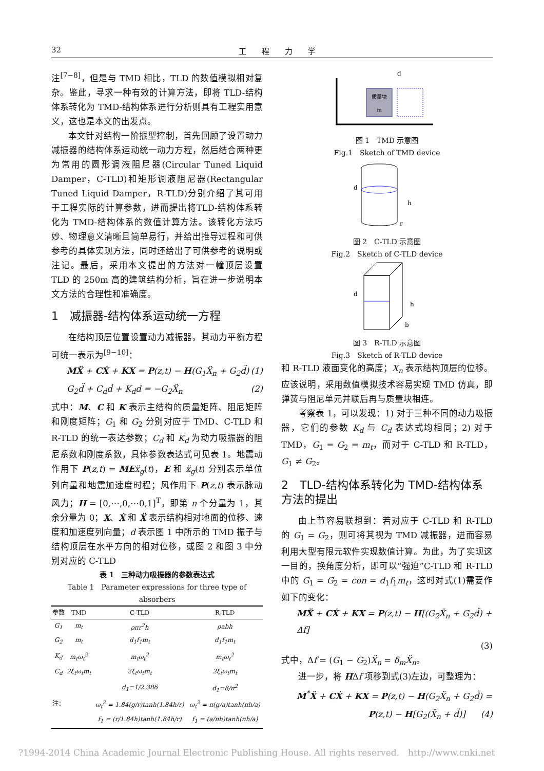32 工　　程　　力　　学
注<sup>[7−8]</sup>，但是与 TMD 相比，TLD 的数值模拟相对复杂。鉴此，寻求一种有效的计算方法，即将 TLD-结构体系转化为 TMD-结构体系进行分析则具有工程实用意义，这也是本文的出发点。
本文针对结构一阶振型控制，首先回顾了设置动力减振器的结构体系运动统一动力方程，然后结合两种更为常用的圆形调液阻尼器(Circular Tuned Liquid Damper，C-TLD)和矩形调液阻尼器(Rectangular Tuned Liquid Damper，R-TLD)分别介绍了其可用于工程实际的计算参数，进而提出将TLD-结构体系转化为 TMD-结构体系的数值计算方法。该转化方法巧妙、物理意义清晰且简单易行，并给出推导过程和可供参考的具体实现方法，同时还给出了可供参考的说明或注记。最后，采用本文提出的方法对一幢顶层设置 TLD 的 250m 高的建筑结构分析，旨在进一步说明本文方法的合理性和准确度。
1　减振器-结构体系运动统一方程
在结构顶层位置设置动力减振器，其动力平衡方程可统一表示为<sup>[9−10]</sup>：
MẌ + CẊ + KX = P(z,t) − H(G<sub>1</sub>Ẍ<sub>n</sub> + G<sub>2</sub>d̈) (1)
G<sub>2</sub>d̈ + C<sub>d</sub>ḋ + K<sub>d</sub>d = −G<sub>2</sub>Ẍ<sub>n</sub> (2)
式中：M、C 和 K 表示主结构的质量矩阵、阻尼矩阵和刚度矩阵；G<sub>1</sub> 和 G<sub>2</sub> 分别对应于 TMD、C-TLD 和 R-TLD 的统一表达参数；C<sub>d</sub> 和 K<sub>d</sub> 为动力吸振器的阻尼系数和刚度系数，具体参数表达式可见表 1。地震动作用下 P(z,t) = ME ẍ<sub>g</sub>(t)，E 和 ẍ<sub>g</sub>(t) 分别表示单位列向量和地震加速度时程；风作用下 P(z,t) 表示脉动风力；H = [0,⋯,0,⋯0,1]<sup>T</sup>，即第 n 个分量为 1，其余分量为 0；X、Ẋ 和 Ẍ 表示结构相对地面的位移、速度和加速度列向量；d 表示图 1 中所示的 TMD 振子与结构顶层在水平方向的相对位移，或图 2 和图 3 中分别对应的 C-TLD
表 1　三种动力吸振器的参数表达式
Table 1　Parameter expressions for three type of absorbers
| 参数 | TMD | C-TLD | R-TLD |
| --- | --- | --- | --- |
| G<sub>1</sub> | m<sub>t</sub> | ρπr<sup>2</sup>h | ρabh |
| G<sub>2</sub> | m<sub>t</sub> | d<sub>1</sub>f<sub>1</sub>m<sub>t</sub> | d<sub>1</sub>f<sub>1</sub>m<sub>t</sub> |
| K<sub>d</sub> | m<sub>t</sub>ω<sub>t</sub><sup>2</sup> | m<sub>t</sub>ω<sub>t</sub><sup>2</sup> | m<sub>t</sub>ω<sub>t</sub><sup>2</sup> |
| C<sub>d</sub> | 2ξ<sub>t</sub>ω<sub>t</sub>m<sub>t</sub> | 2ξ<sub>t</sub>ω<sub>t</sub>m<sub>t</sub> | 2ξ<sub>t</sub>ω<sub>t</sub>m<sub>t</sub> |
| 注： | | d<sub>1</sub>=1/2.386 | d<sub>1</sub>=8/π<sup>2</sup> |
| | | ω<sub>t</sub><sup>2</sup> = 1.84(g/r)tanh(1.84h/r) | ω<sub>t</sub><sup>2</sup> = π(g/a)tanh(πh/a) |
| | | f<sub>1</sub> = (r/1.84h)tanh(1.84h/r) | f<sub>1</sub> = (a/πh)tanh(πh/a) |
质量块
m
d
图 1　TMD 示意图
Fig.1　Sketch of TMD device
d
h
r
图 2　C-TLD 示意图
Fig.2　Sketch of C-TLD device
d
h
b
图 3　R-TLD 示意图
Fig.3　Sketch of R-TLD device
和 R-TLD 液面变化的高度；X<sub>n</sub> 表示结构顶层的位移。应该说明，采用数值模拟技术容易实现 TMD 仿真，即弹簧与阻尼单元并联后再与质量块相连。
考察表 1，可以发现：1) 对于三种不同的动力吸振器，它们的参数 K<sub>d</sub> 与 C<sub>d</sub> 表达式均相同；2) 对于 TMD，G<sub>1</sub> = G<sub>2</sub> = m<sub>t</sub>，而对于 C-TLD 和 R-TLD，G<sub>1</sub> ≠ G<sub>2</sub>。
2　TLD-结构体系转化为 TMD-结构体系方法的提出
由上节容易联想到：若对应于 C-TLD 和 R-TLD 的 G<sub>1</sub> = G<sub>2</sub>，则可将其视为 TMD 减振器，进而容易利用大型有限元软件实现数值计算。为此，为了实现这一目的，换角度分析，即可以“强迫”C-TLD 和 R-TLD 中的 G<sub>1</sub> = G<sub>2</sub> = con = d<sub>1</sub>f<sub>1</sub>m<sub>t</sub>，这时对式(1)需要作如下的变化：
MẌ + CẊ + KX = P(z,t) − H[(G<sub>2</sub>Ẍ<sub>n</sub> + G<sub>2</sub>d̈) + Δf]
(3)
式中，Δf = (G<sub>1</sub> − G<sub>2</sub>)Ẍ<sub>n</sub> = δ<sub>m</sub>Ẍ<sub>n</sub>。
进一步，将 HΔf 项移到式(3)左边，可整理为：
M<sup>*</sup>Ẍ + CẊ + KX = P(z,t) − H(G<sub>2</sub>Ẍ<sub>n</sub> + G<sub>2</sub>d̈) =
P(z,t) − H[G<sub>2</sub>(Ẍ<sub>n</sub> + d̈)] (4)
?1994-2014 China Academic Journal Electronic Publishing House. All rights reserved.　http://www.cnki.net